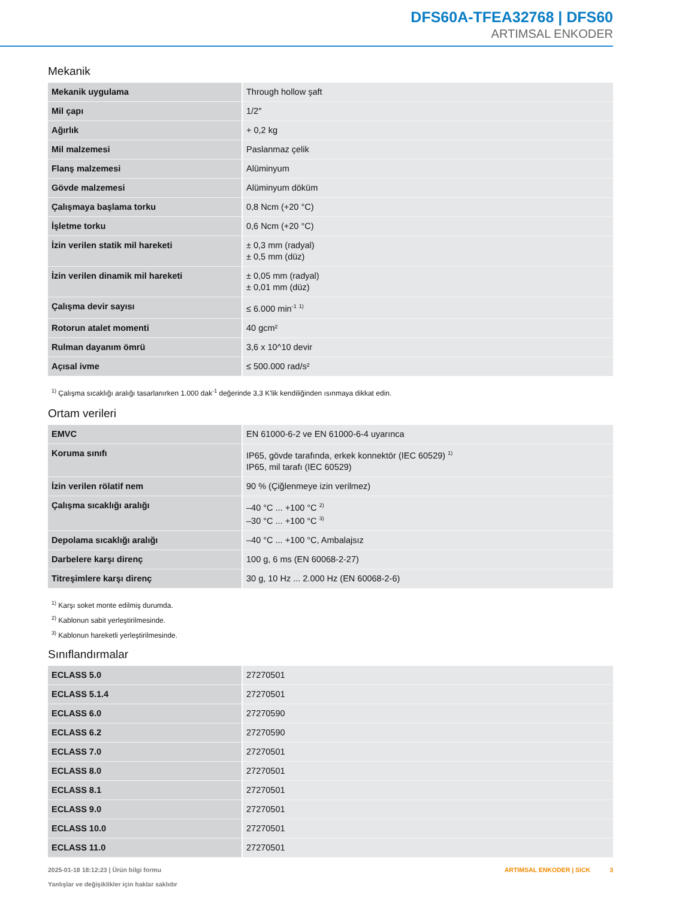DFS60A-TFEA32768 | DFS60
ARTIMSAL ENKODER
Mekanik
| Mekanik uygulama | Through hollow şaft |
| Mil çapı | 1/2″ |
| Ağırlık | + 0,2 kg |
| Mil malzemesi | Paslanmaz çelik |
| Flanş malzemesi | Alüminyum |
| Gövde malzemesi | Alüminyum döküm |
| Çalışmaya başlama torku | 0,8 Ncm (+20 °C) |
| İşletme torku | 0,6 Ncm (+20 °C) |
| İzin verilen statik mil hareketi | ± 0,3 mm (radyal) ± 0,5 mm (düz) |
| İzin verilen dinamik mil hareketi | ± 0,05 mm (radyal) ± 0,01 mm (düz) |
| Çalışma devir sayısı | ≤ 6.000 min<sup>-1</sup> <sup>1)</sup> |
| Rotorun atalet momenti | 40 gcm² |
| Rulman dayanım ömrü | 3,6 x 10^10 devir |
| Açısal ivme | ≤ 500.000 rad/s² |
<sup>1)</sup> Çalışma sıcaklığı aralığı tasarlanırken 1.000 dak<sup>-1</sup> değerinde 3,3 K'lik kendiliğinden ısınmaya dikkat edin.
Ortam verileri
| EMVC | EN 61000-6-2 ve EN 61000-6-4 uyarınca |
| Koruma sınıfı | IP65, gövde tarafında, erkek konnektör (IEC 60529) <sup>1)</sup> IP65, mil tarafı (IEC 60529) |
| İzin verilen rölatif nem | 90 % (Çiğlenmeye izin verilmez) |
| Çalışma sıcaklığı aralığı | –40 °C ... +100 °C <sup>2)</sup> –30 °C ... +100 °C <sup>3)</sup> |
| Depolama sıcaklığı aralığı | –40 °C ... +100 °C, Ambalajsız |
| Darbelere karşı direnç | 100 g, 6 ms (EN 60068-2-27) |
| Titreşimlere karşı direnç | 30 g, 10 Hz ... 2.000 Hz (EN 60068-2-6) |
<sup>1)</sup> Karşı soket monte edilmiş durumda.
<sup>2)</sup> Kablonun sabit yerleştirilmesinde.
<sup>3)</sup> Kablonun hareketli yerleştirilmesinde.
Sınıflandırmalar
| ECLASS 5.0 | 27270501 |
| ECLASS 5.1.4 | 27270501 |
| ECLASS 6.0 | 27270590 |
| ECLASS 6.2 | 27270590 |
| ECLASS 7.0 | 27270501 |
| ECLASS 8.0 | 27270501 |
| ECLASS 8.1 | 27270501 |
| ECLASS 9.0 | 27270501 |
| ECLASS 10.0 | 27270501 |
| ECLASS 11.0 | 27270501 |
2025-01-18 18:12:23 | Ürün bilgi formu
Yanlışlar ve değişiklikler için haklar saklıdır
ARTIMSAL ENKODER | SICK 3